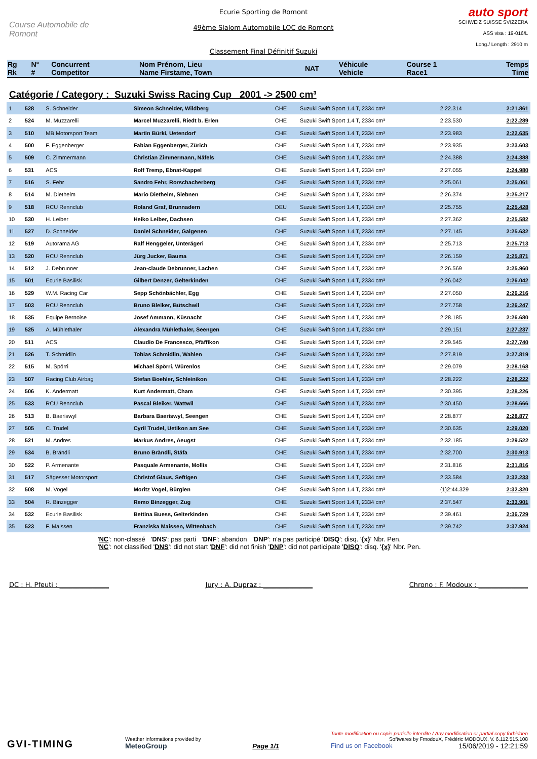Course Automobile de Romont
Ecurie Sporting de Romont
49ème Slalom Automobile LOC de Romont
Classement Final Définitif Suzuki
auto sport
SCHWEIZ SUISSE SVIZZERA
ASS visa : 19-016/L
Long./ Length : 2910 m
| Rg Rk | N° # | Concurrent Competitor | Nom Prénom, Lieu Name Firstame, Town | NAT | Véhicule Vehicle | Course 1 Race1 | Temps Time |
Catégorie / Category : Suzuki Swiss Racing Cup 2001 -> 2500 cm³
| 1 | 528 | S. Schneider | Simeon Schneider, Wildberg | CHE | Suzuki Swift Sport 1.4 T, 2334 cm³ | 2:22.314 | 2:21.861 |
| 2 | 524 | M. Muzzarelli | Marcel Muzzarelli, Riedt b. Erlen | CHE | Suzuki Swift Sport 1.4 T, 2334 cm³ | 2:23.530 | 2:22.289 |
| 3 | 510 | MB Motorsport Team | Martin Bürki, Uetendorf | CHE | Suzuki Swift Sport 1.4 T, 2334 cm³ | 2:23.983 | 2:22.635 |
| 4 | 500 | F. Eggenberger | Fabian Eggenberger, Zürich | CHE | Suzuki Swift Sport 1.4 T, 2334 cm³ | 2:23.935 | 2:23.603 |
| 5 | 509 | C. Zimmermann | Christian Zimmermann, Näfels | CHE | Suzuki Swift Sport 1.4 T, 2334 cm³ | 2:24.388 | 2:24.388 |
| 6 | 531 | ACS | Rolf Tremp, Ebnat-Kappel | CHE | Suzuki Swift Sport 1.4 T, 2334 cm³ | 2:27.055 | 2:24.980 |
| 7 | 516 | S. Fehr | Sandro Fehr, Rorschacherberg | CHE | Suzuki Swift Sport 1.4 T, 2334 cm³ | 2:25.061 | 2:25.061 |
| 8 | 514 | M. Diethelm | Mario Diethelm, Siebnen | CHE | Suzuki Swift Sport 1.4 T, 2334 cm³ | 2:26.374 | 2:25.217 |
| 9 | 518 | RCU Rennclub | Roland Graf, Brunnadern | DEU | Suzuki Swift Sport 1.4 T, 2334 cm³ | 2:25.755 | 2:25.428 |
| 10 | 530 | H. Leiber | Heiko Leiber, Dachsen | CHE | Suzuki Swift Sport 1.4 T, 2334 cm³ | 2:27.362 | 2:25.582 |
| 11 | 527 | D. Schneider | Daniel Schneider, Galgenen | CHE | Suzuki Swift Sport 1.4 T, 2334 cm³ | 2:27.145 | 2:25.632 |
| 12 | 519 | Autorama AG | Ralf Henggeler, Unterägeri | CHE | Suzuki Swift Sport 1.4 T, 2334 cm³ | 2:25.713 | 2:25.713 |
| 13 | 520 | RCU Rennclub | Jürg Jucker, Bauma | CHE | Suzuki Swift Sport 1.4 T, 2334 cm³ | 2:26.159 | 2:25.871 |
| 14 | 512 | J. Debrunner | Jean-claude Debrunner, Lachen | CHE | Suzuki Swift Sport 1.4 T, 2334 cm³ | 2:26.569 | 2:25.960 |
| 15 | 501 | Ecurie Basilisk | Gilbert Denzer, Gelterkinden | CHE | Suzuki Swift Sport 1.4 T, 2334 cm³ | 2:26.042 | 2:26.042 |
| 16 | 529 | W.M. Racing Car | Sepp Schönbächler, Egg | CHE | Suzuki Swift Sport 1.4 T, 2334 cm³ | 2:27.050 | 2:26.216 |
| 17 | 503 | RCU Rennclub | Bruno Bleiker, Bütschwil | CHE | Suzuki Swift Sport 1.4 T, 2334 cm³ | 2:27.758 | 2:26.247 |
| 18 | 535 | Equipe Bernoise | Josef Ammann, Küsnacht | CHE | Suzuki Swift Sport 1.4 T, 2334 cm³ | 2:28.185 | 2:26.680 |
| 19 | 525 | A. Mühlethaler | Alexandra Mühlethaler, Seengen | CHE | Suzuki Swift Sport 1.4 T, 2334 cm³ | 2:29.151 | 2:27.237 |
| 20 | 511 | ACS | Claudio De Francesco, Pfäffikon | CHE | Suzuki Swift Sport 1.4 T, 2334 cm³ | 2:29.545 | 2:27.740 |
| 21 | 526 | T. Schmidlin | Tobias Schmidlin, Wahlen | CHE | Suzuki Swift Sport 1.4 T, 2334 cm³ | 2:27.819 | 2:27.819 |
| 22 | 515 | M. Spörri | Michael Spörri, Würenlos | CHE | Suzuki Swift Sport 1.4 T, 2334 cm³ | 2:29.079 | 2:28.168 |
| 23 | 507 | Racing Club Airbag | Stefan Boehler, Schleinikon | CHE | Suzuki Swift Sport 1.4 T, 2334 cm³ | 2:28.222 | 2:28.222 |
| 24 | 506 | K. Andermatt | Kurt Andermatt, Cham | CHE | Suzuki Swift Sport 1.4 T, 2334 cm³ | 2:30.395 | 2:28.226 |
| 25 | 533 | RCU Rennclub | Pascal Bleiker, Wattwil | CHE | Suzuki Swift Sport 1.4 T, 2334 cm³ | 2:30.450 | 2:28.666 |
| 26 | 513 | B. Baeriswyl | Barbara Baeriswyl, Seengen | CHE | Suzuki Swift Sport 1.4 T, 2334 cm³ | 2:28.877 | 2:28.877 |
| 27 | 505 | C. Trudel | Cyril Trudel, Uetikon am See | CHE | Suzuki Swift Sport 1.4 T, 2334 cm³ | 2:30.635 | 2:29.020 |
| 28 | 521 | M. Andres | Markus Andres, Aeugst | CHE | Suzuki Swift Sport 1.4 T, 2334 cm³ | 2:32.185 | 2:29.522 |
| 29 | 534 | B. Brändli | Bruno Brändli, Stäfa | CHE | Suzuki Swift Sport 1.4 T, 2334 cm³ | 2:32.700 | 2:30.913 |
| 30 | 522 | P. Armenante | Pasquale Armenante, Mollis | CHE | Suzuki Swift Sport 1.4 T, 2334 cm³ | 2:31.816 | 2:31.816 |
| 31 | 517 | Sägesser Motorsport | Christof Glaus, Seftigen | CHE | Suzuki Swift Sport 1.4 T, 2334 cm³ | 2:33.584 | 2:32.233 |
| 32 | 508 | M. Vogel | Moritz Vogel, Bürglen | CHE | Suzuki Swift Sport 1.4 T, 2334 cm³ | {1}2:44.329 | 2:32.320 |
| 33 | 504 | R. Binzegger | Remo Binzegger, Zug | CHE | Suzuki Swift Sport 1.4 T, 2334 cm³ | 2:37.547 | 2:33.901 |
| 34 | 532 | Ecurie Basilisk | Bettina Buess, Gelterkinden | CHE | Suzuki Swift Sport 1.4 T, 2334 cm³ | 2:39.461 | 2:36.729 |
| 35 | 523 | F. Maissen | Franziska Maissen, Wittenbach | CHE | Suzuki Swift Sport 1.4 T, 2334 cm³ | 2:39.742 | 2:37.924 |
'NC': non-classé 'DNS': pas parti 'DNF': abandon 'DNP': n'a pas participé 'DISQ': disq. '{x}' Nbr. Pen.
'NC': not classified 'DNS': did not start 'DNF': did not finish 'DNP': did not participate 'DISQ': disq. '{x}' Nbr. Pen.
DC : H. Pfeuti : _______________ Jury : A. Dupraz : _______________ Chrono : F. Modoux : _______________
GVI-TIMING
Weather informations provided by
MeteoGroup
Page 1/1
Toute modification ou copie partielle interdite / Any modification or partial copy forbidden
Softwares by FmodouX, Frédéric MODOUX, V. 6.112.515.108
Find us on Facebook 15/06/2019 - 12:21:59